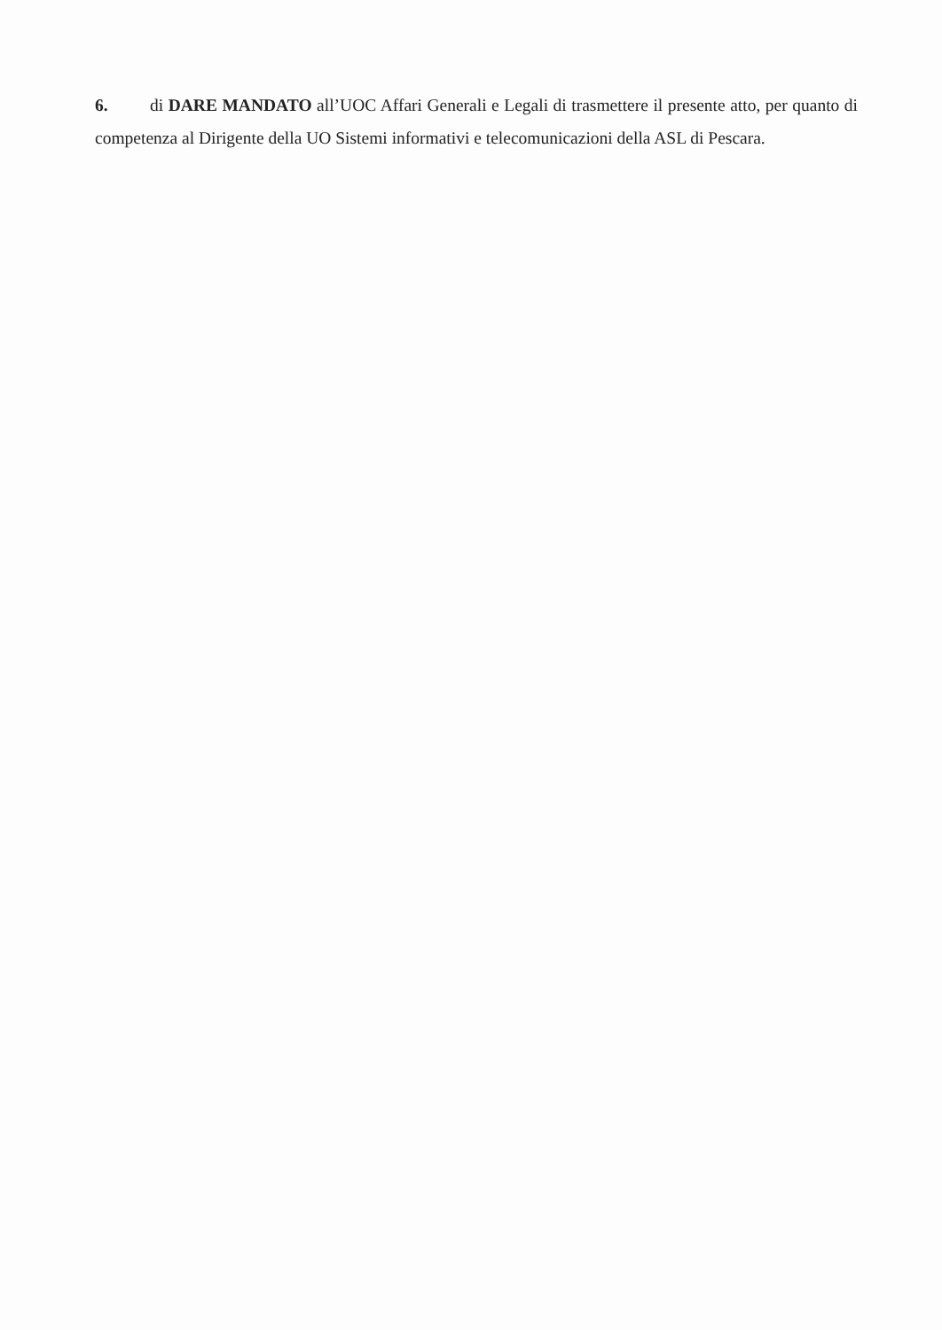6. di DARE MANDATO all’UOC Affari Generali e Legali di trasmettere il presente atto, per quanto di competenza al Dirigente della UO Sistemi informativi e telecomunicazioni della ASL di Pescara.